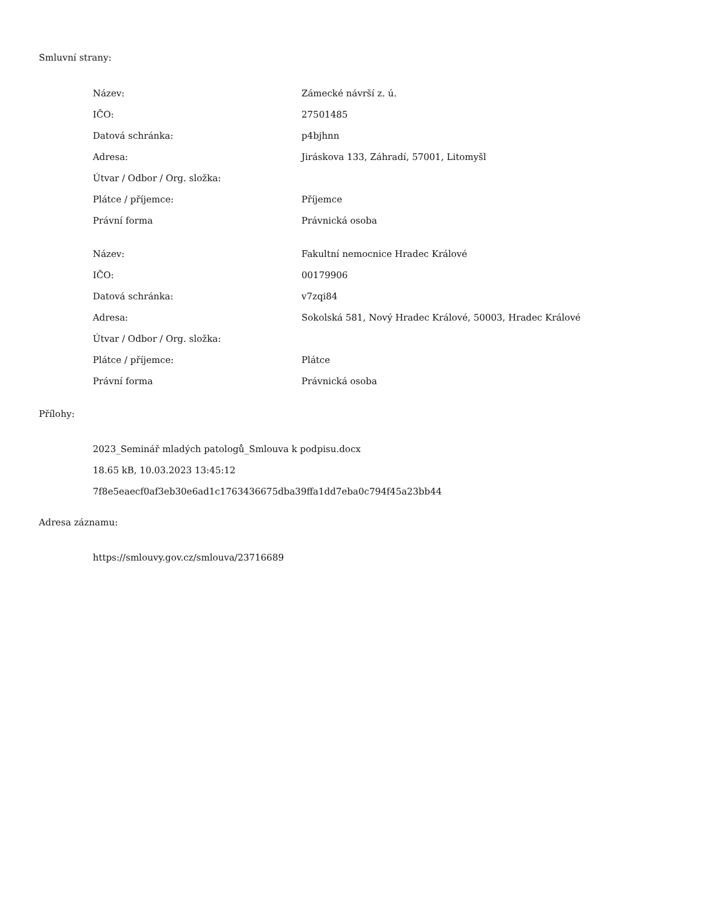Smluvní strany:
| Název: | Zámecké návrší z. ú. |
| IČO: | 27501485 |
| Datová schránka: | p4bjhnn |
| Adresa: | Jiráskova 133, Záhradí, 57001, Litomyšl |
| Útvar / Odbor / Org. složka: | |
| Plátce / příjemce: | Příjemce |
| Právní forma | Právnická osoba |
| Název: | Fakultní nemocnice Hradec Králové |
| IČO: | 00179906 |
| Datová schránka: | v7zqi84 |
| Adresa: | Sokolská 581, Nový Hradec Králové, 50003, Hradec Králové |
| Útvar / Odbor / Org. složka: | |
| Plátce / příjemce: | Plátce |
| Právní forma | Právnická osoba |
Přílohy:
2023_Seminář mladých patologů_Smlouva k podpisu.docx
18.65 kB, 10.03.2023 13:45:12
7f8e5eaecf0af3eb30e6ad1c1763436675dba39ffa1dd7eba0c794f45a23bb44
Adresa záznamu:
https://smlouvy.gov.cz/smlouva/23716689